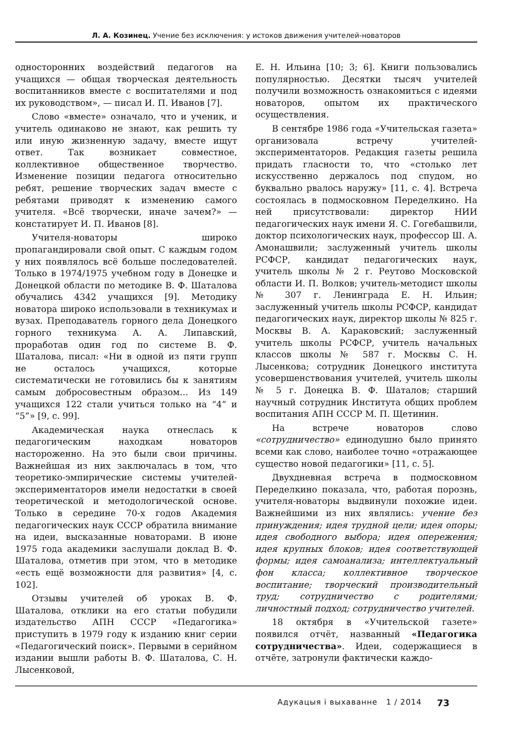Л. А. Козинец. Учение без исключения: у истоков движения учителей-новаторов
односторонних воздействий педагогов на учащихся — общая творческая деятельность воспитанников вместе с воспитателями и под их руководством», — писал И. П. Иванов [7].
Слово «вместе» означало, что и ученик, и учитель одинаково не знают, как решить ту или иную жизненную задачу, вместе ищут ответ. Так возникает совместное, коллективное общественное творчество. Изменение позиции педагога относительно ребят, решение творческих задач вместе с ребятами приводят к изменению самого учителя. «Всё творчески, иначе зачем?» — констатирует И. П. Иванов [8].
Учителя-новаторы широко пропагандировали свой опыт. С каждым годом у них появлялось всё больше последователей. Только в 1974/1975 учебном году в Донецке и Донецкой области по методике В. Ф. Шаталова обучались 4342 учащихся [9]. Методику новатора широко использовали в техникумах и вузах. Преподаватель горного дела Донецкого горного техникума А. А. Липавский, проработав один год по системе В. Ф. Шаталова, писал: «Ни в одной из пяти групп не осталось учащихся, которые систематически не готовились бы к занятиям самым добросовестным образом… Из 149 учащихся 122 стали учиться только на “4” и “5”» [9, с. 99].
Академическая наука отнеслась к педагогическим находкам новаторов настороженно. На это были свои причины. Важнейшая из них заключалась в том, что теоретико-эмпирические системы учителей-экспериментаторов имели недостатки в своей теоретической и методологической основе. Только в середине 70-х годов Академия педагогических наук СССР обратила внимание на идеи, высказанные новаторами. В июне 1975 года академики заслушали доклад В. Ф. Шаталова, отметив при этом, что в методике «есть ещё возможности для развития» [4, с. 102].
Отзывы учителей об уроках В. Ф. Шаталова, отклики на его статьи побудили издательство АПН СССР «Педагогика» приступить в 1979 году к изданию книг серии «Педагогический поиск». Первыми в серийном издании вышли работы В. Ф. Шаталова, С. Н. Лысенковой,
Е. Н. Ильина [10; 3; 6]. Книги пользовались популярностью. Десятки тысяч учителей получили возможность ознакомиться с идеями новаторов, опытом их практического осуществления.
В сентябре 1986 года «Учительская газета» организовала встречу учителей-экспериментаторов. Редакция газеты решила придать гласности то, что «столько лет искусственно держалось под спудом, но буквально рвалось наружу» [11, с. 4]. Встреча состоялась в подмосковном Переделкино. На ней присутствовали: директор НИИ педагогических наук имени Я. С. Гогебашвили, доктор психологических наук, профессор Ш. А. Амонашвили; заслуженный учитель школы РСФСР, кандидат педагогических наук, учитель школы № 2 г. Реутово Московской области И. П. Волков; учитель-методист школы № 307 г. Ленинграда Е. Н. Ильин; заслуженный учитель школы РСФСР, кандидат педагогических наук, директор школы № 825 г. Москвы В. А. Караковский; заслуженный учитель школы РСФСР, учитель начальных классов школы № 587 г. Москвы С. Н. Лысенкова; сотрудник Донецкого института усовершенствования учителей, учитель школы № 5 г. Донецка В. Ф. Шаталов; старший научный сотрудник Института общих проблем воспитания АПН СССР М. П. Щетинин.
На встрече новаторов слово «сотрудничество» единодушно было принято всеми как слово, наиболее точно «отражающее существо новой педагогики» [11, с. 5].
Двухдневная встреча в подмосковном Переделкино показала, что, работая порознь, учителя-новаторы выдвинули похожие идеи. Важнейшими из них являлись: учение без принуждения; идея трудной цели; идея опоры; идея свободного выбора; идея опережения; идея крупных блоков; идея соответствующей формы; идея самоанализа; интеллектуальный фон класса; коллективное творческое воспитание; творческий производительный труд; сотрудничество с родителями; личностный подход; сотрудничество учителей.
18 октября в «Учительской газете» появился отчёт, названный «Педагогика сотрудничества». Идеи, содержащиеся в отчёте, затронули фактически каждо-
Адукацыя і выхаванне 1 / 2014 73